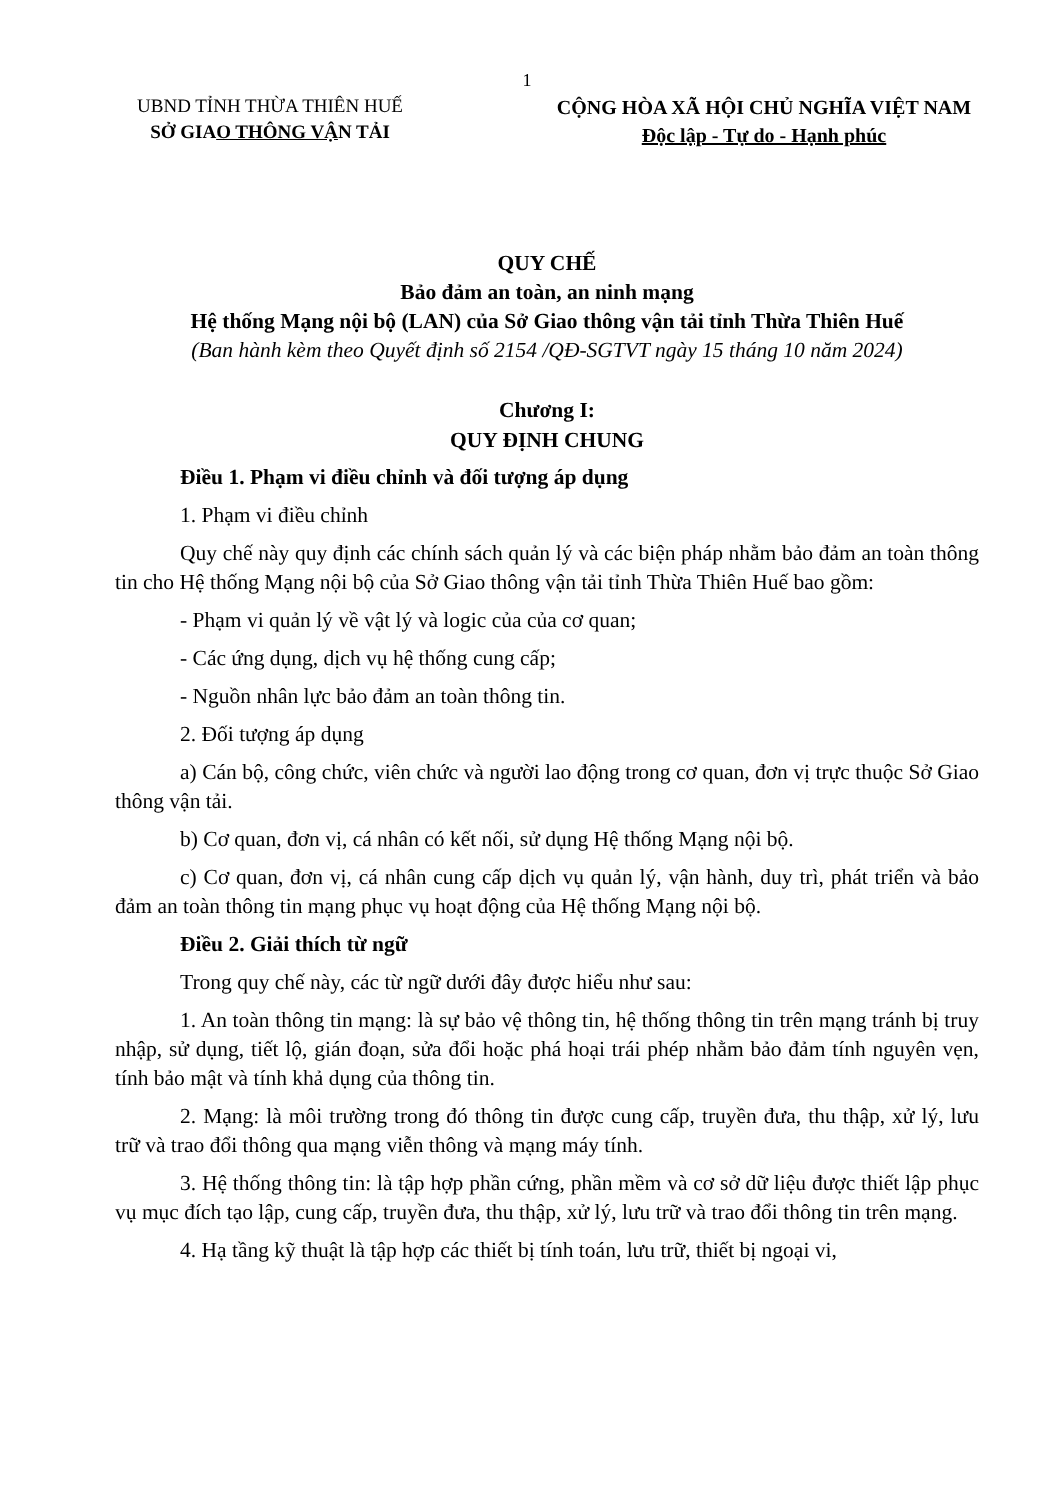1
UBND TỈNH THỪA THIÊN HUẾ
SỞ GIAO THÔNG VẬN TẢI
CỘNG HÒA XÃ HỘI CHỦ NGHĨA VIỆT NAM
Độc lập - Tự do - Hạnh phúc
QUY CHẾ
Bảo đảm an toàn, an ninh mạng
Hệ thống Mạng nội bộ (LAN) của Sở Giao thông vận tải tỉnh Thừa Thiên Huế
(Ban hành kèm theo Quyết định số 2154 /QĐ-SGTVT ngày 15 tháng 10 năm 2024)
Chương I:
QUY ĐỊNH CHUNG
Điều 1. Phạm vi điều chỉnh và đối tượng áp dụng
1. Phạm vi điều chỉnh
Quy chế này quy định các chính sách quản lý và các biện pháp nhằm bảo đảm an toàn thông tin cho Hệ thống Mạng nội bộ của Sở Giao thông vận tải tỉnh Thừa Thiên Huế bao gồm:
- Phạm vi quản lý về vật lý và logic của của cơ quan;
- Các ứng dụng, dịch vụ hệ thống cung cấp;
- Nguồn nhân lực bảo đảm an toàn thông tin.
2. Đối tượng áp dụng
a) Cán bộ, công chức, viên chức và người lao động trong cơ quan, đơn vị trực thuộc Sở Giao thông vận tải.
b) Cơ quan, đơn vị, cá nhân có kết nối, sử dụng Hệ thống Mạng nội bộ.
c) Cơ quan, đơn vị, cá nhân cung cấp dịch vụ quản lý, vận hành, duy trì, phát triển và bảo đảm an toàn thông tin mạng phục vụ hoạt động của Hệ thống Mạng nội bộ.
Điều 2. Giải thích từ ngữ
Trong quy chế này, các từ ngữ dưới đây được hiểu như sau:
1. An toàn thông tin mạng: là sự bảo vệ thông tin, hệ thống thông tin trên mạng tránh bị truy nhập, sử dụng, tiết lộ, gián đoạn, sửa đổi hoặc phá hoại trái phép nhằm bảo đảm tính nguyên vẹn, tính bảo mật và tính khả dụng của thông tin.
2. Mạng: là môi trường trong đó thông tin được cung cấp, truyền đưa, thu thập, xử lý, lưu trữ và trao đổi thông qua mạng viễn thông và mạng máy tính.
3. Hệ thống thông tin: là tập hợp phần cứng, phần mềm và cơ sở dữ liệu được thiết lập phục vụ mục đích tạo lập, cung cấp, truyền đưa, thu thập, xử lý, lưu trữ và trao đổi thông tin trên mạng.
4. Hạ tầng kỹ thuật là tập hợp các thiết bị tính toán, lưu trữ, thiết bị ngoại vi,